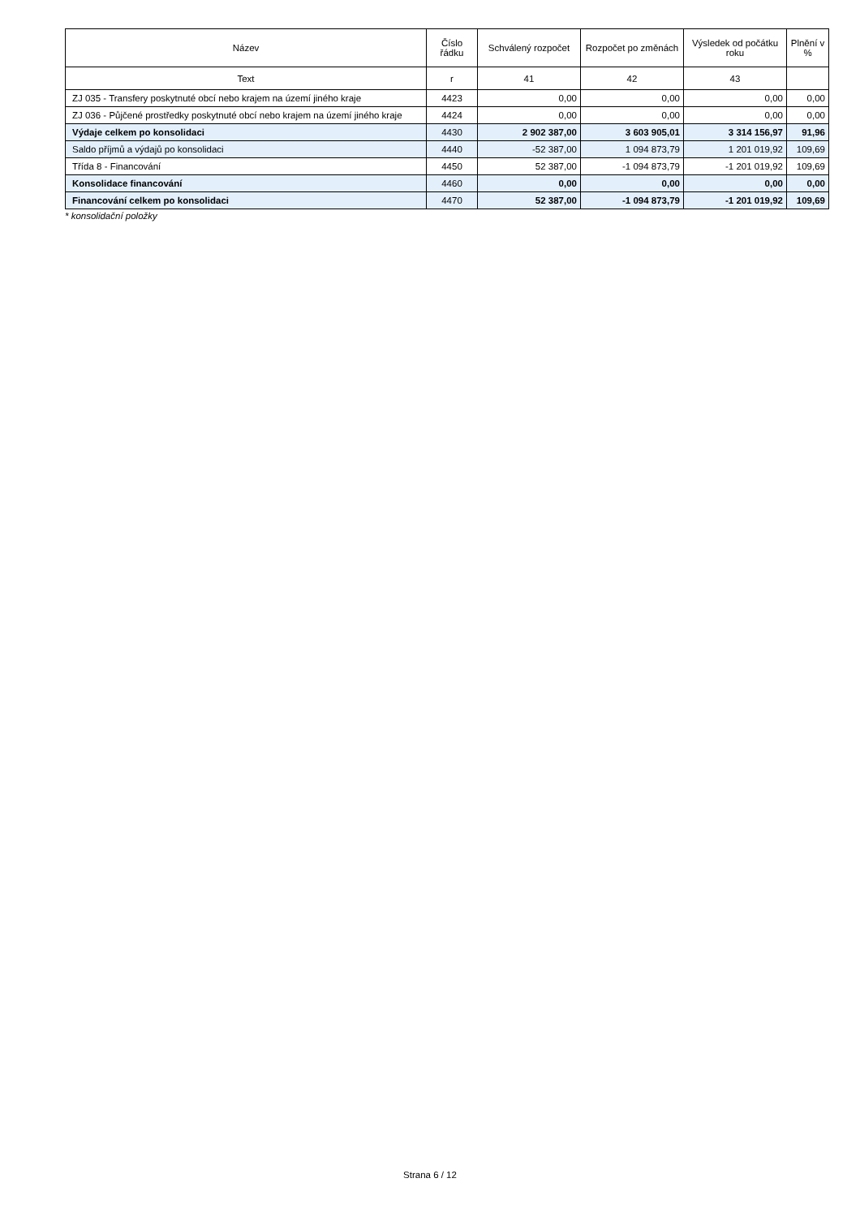| Název | Číslo řádku | Schválený rozpočet | Rozpočet po změnách | Výsledek od počátku roku | Plnění v % |
| --- | --- | --- | --- | --- | --- |
| Text | r | 41 | 42 | 43 | |
| ZJ 035 - Transfery poskytnuté obcí nebo krajem na území jiného kraje | 4423 | 0,00 | 0,00 | 0,00 | 0,00 |
| ZJ 036 - Půjčené prostředky poskytnuté obcí nebo krajem na území jiného kraje | 4424 | 0,00 | 0,00 | 0,00 | 0,00 |
| Výdaje celkem po konsolidaci | 4430 | 2 902 387,00 | 3 603 905,01 | 3 314 156,97 | 91,96 |
| Saldo příjmů a výdajů po konsolidaci | 4440 | -52 387,00 | 1 094 873,79 | 1 201 019,92 | 109,69 |
| Třída 8 - Financování | 4450 | 52 387,00 | -1 094 873,79 | -1 201 019,92 | 109,69 |
| Konsolidace financování | 4460 | 0,00 | 0,00 | 0,00 | 0,00 |
| Financování celkem po konsolidaci | 4470 | 52 387,00 | -1 094 873,79 | -1 201 019,92 | 109,69 |
* konsolidační položky
Strana 6 / 12